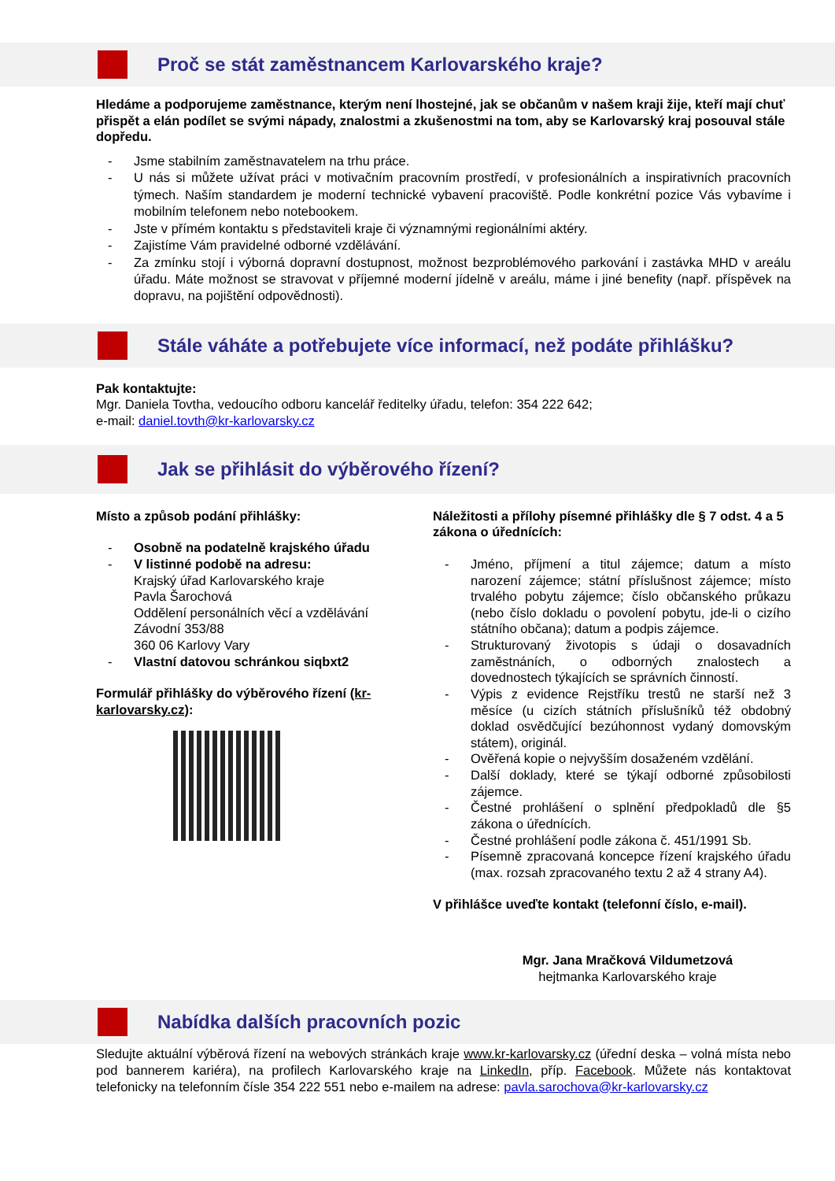Proč se stát zaměstnancem Karlovarského kraje?
Hledáme a podporujeme zaměstnance, kterým není lhostejné, jak se občanům v našem kraji žije, kteří mají chuť přispět a elán podílet se svými nápady, znalostmi a zkušenostmi na tom, aby se Karlovarský kraj posouval stále dopředu.
- Jsme stabilním zaměstnavatelem na trhu práce.
- U nás si můžete užívat práci v motivačním pracovním prostředí, v profesionálních a inspirativních pracovních týmech. Naším standardem je moderní technické vybavení pracoviště. Podle konkrétní pozice Vás vybavíme i mobilním telefonem nebo notebookem.
- Jste v přímém kontaktu s představiteli kraje či významnými regionálními aktéry.
- Zajistíme Vám pravidelné odborné vzdělávání.
- Za zmínku stojí i výborná dopravní dostupnost, možnost bezproblémového parkování i zastávka MHD v areálu úřadu. Máte možnost se stravovat v příjemné moderní jídelně v areálu, máme i jiné benefity (např. příspěvek na dopravu, na pojištění odpovědnosti).
Stále váháte a potřebujete více informací, než podáte přihlášku?
Pak kontaktujte:
Mgr. Daniela Tovtha, vedoucího odboru kancelář ředitelky úřadu, telefon: 354 222 642;
e-mail: daniel.tovth@kr-karlovarsky.cz
Jak se přihlásit do výběrového řízení?
Místo a způsob podání přihlášky:
- Osobně na podatelně krajského úřadu
- V listinné podobě na adresu:
Krajský úřad Karlovarského kraje
Pavla Šarochová
Oddělení personálních věcí a vzdělávání
Závodní 353/88
360 06 Karlovy Vary
- Vlastní datovou schránkou siqbxt2
Formulář přihlášky do výběrového řízení (kr-karlovarsky.cz):
Náležitosti a přílohy písemné přihlášky dle § 7 odst. 4 a 5 zákona o úřednících:
- Jméno, příjmení a titul zájemce; datum a místo narození zájemce; státní příslušnost zájemce; místo trvalého pobytu zájemce; číslo občanského průkazu (nebo číslo dokladu o povolení pobytu, jde-li o cizího státního občana); datum a podpis zájemce.
- Strukturovaný životopis s údaji o dosavadních zaměstnáních, o odborných znalostech a dovednostech týkajících se správních činností.
- Výpis z evidence Rejstříku trestů ne starší než 3 měsíce (u cizích státních příslušníků též obdobný doklad osvědčující bezúhonnost vydaný domovským státem), originál.
- Ověřená kopie o nejvyšším dosaženém vzdělání.
- Další doklady, které se týkají odborné způsobilosti zájemce.
- Čestné prohlášení o splnění předpokladů dle §5 zákona o úřednících.
- Čestné prohlášení podle zákona č. 451/1991 Sb.
- Písemně zpracovaná koncepce řízení krajského úřadu (max. rozsah zpracovaného textu 2 až 4 strany A4).
V přihlášce uveďte kontakt (telefonní číslo, e-mail).
Mgr. Jana Mračková Vildumetzová
hejtmanka Karlovarského kraje
Nabídka dalších pracovních pozic
Sledujte aktuální výběrová řízení na webových stránkách kraje www.kr-karlovarsky.cz (úřední deska – volná místa nebo pod bannerem kariéra), na profilech Karlovarského kraje na LinkedIn, příp. Facebook. Můžete nás kontaktovat telefonicky na telefonním čísle 354 222 551 nebo e-mailem na adrese: pavla.sarochova@kr-karlovarsky.cz